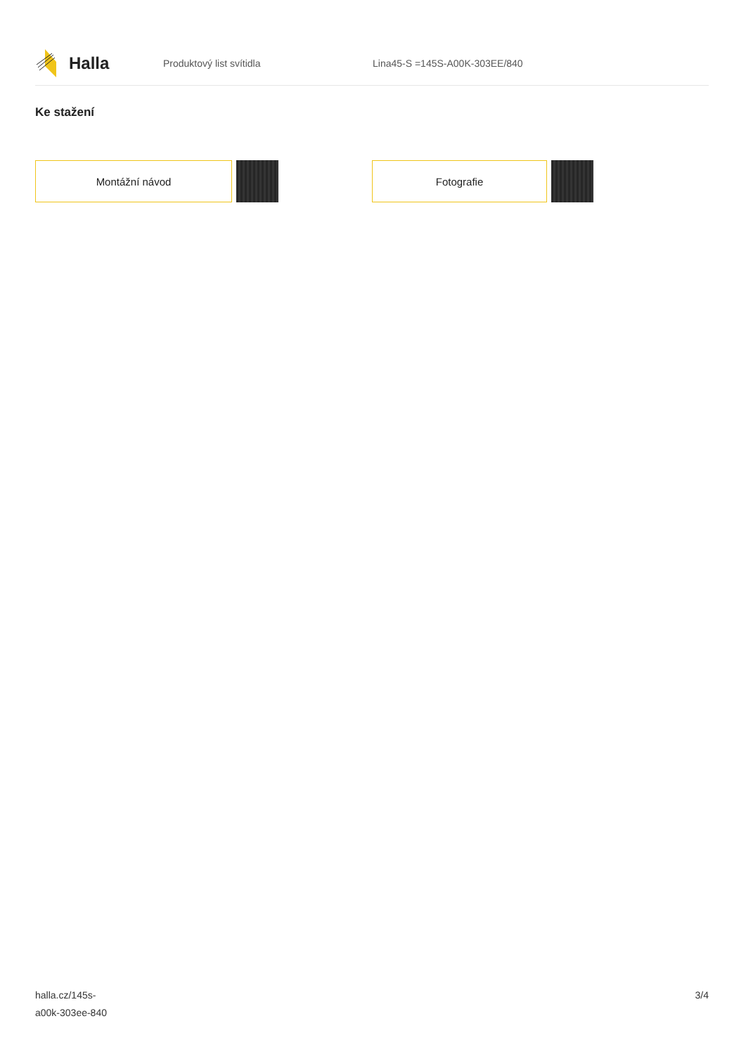Halla
Produktový list svítidla Lina45-S =145S-A00K-303EE/840
Ke stažení
Montážní návod Fotografie
halla.cz/145s-
a00k-303ee-840
3/4